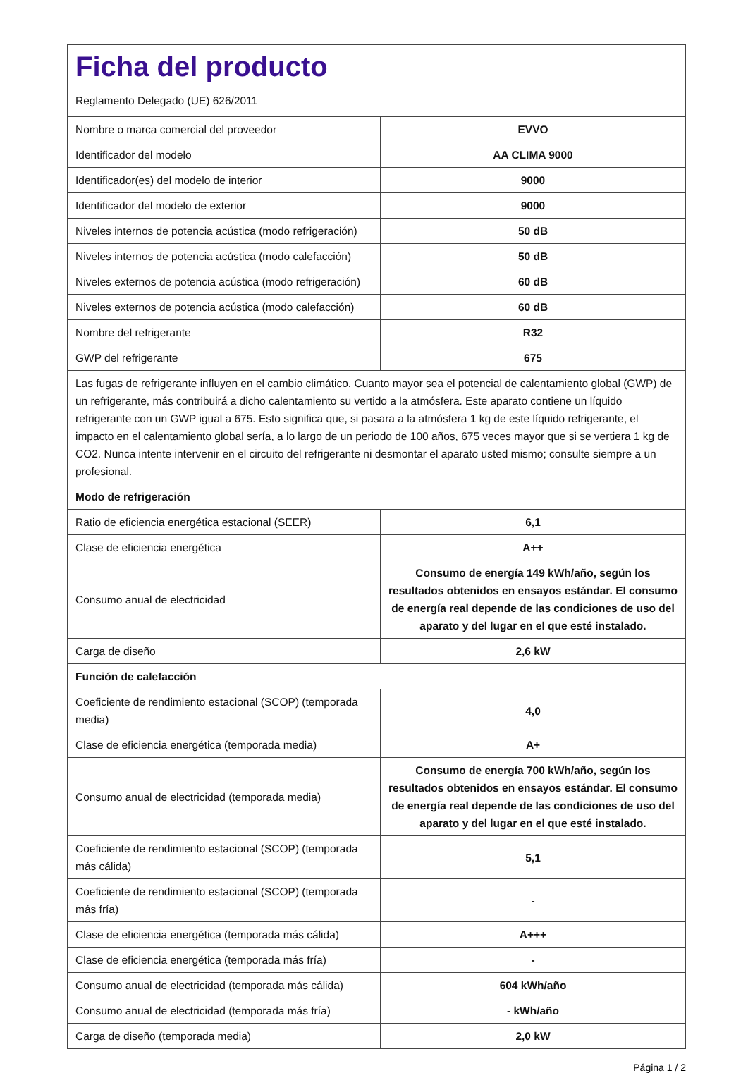| Ficha del producto Reglamento Delegado (UE) 626/2011 | |
| Nombre o marca comercial del proveedor | EVVO |
| Identificador del modelo | AA CLIMA 9000 |
| Identificador(es) del modelo de interior | 9000 |
| Identificador del modelo de exterior | 9000 |
| Niveles internos de potencia acústica (modo refrigeración) | 50 dB |
| Niveles internos de potencia acústica (modo calefacción) | 50 dB |
| Niveles externos de potencia acústica (modo refrigeración) | 60 dB |
| Niveles externos de potencia acústica (modo calefacción) | 60 dB |
| Nombre del refrigerante | R32 |
| GWP del refrigerante | 675 |
| Las fugas de refrigerante influyen en el cambio climático. Cuanto mayor sea el potencial de calentamiento global (GWP) de un refrigerante, más contribuirá a dicho calentamiento su vertido a la atmósfera. Este aparato contiene un líquido refrigerante con un GWP igual a 675. Esto significa que, si pasara a la atmósfera 1 kg de este líquido refrigerante, el impacto en el calentamiento global sería, a lo largo de un periodo de 100 años, 675 veces mayor que si se vertiera 1 kg de CO2. Nunca intente intervenir en el circuito del refrigerante ni desmontar el aparato usted mismo; consulte siempre a un profesional. | |
| Modo de refrigeración | |
| Ratio de eficiencia energética estacional (SEER) | 6,1 |
| Clase de eficiencia energética | A++ |
| Consumo anual de electricidad | Consumo de energía 149 kWh/año, según los resultados obtenidos en ensayos estándar. El consumo de energía real depende de las condiciones de uso del aparato y del lugar en el que esté instalado. |
| Carga de diseño | 2,6 kW |
| Función de calefacción | |
| Coeficiente de rendimiento estacional (SCOP) (temporada media) | 4,0 |
| Clase de eficiencia energética (temporada media) | A+ |
| Consumo anual de electricidad (temporada media) | Consumo de energía 700 kWh/año, según los resultados obtenidos en ensayos estándar. El consumo de energía real depende de las condiciones de uso del aparato y del lugar en el que esté instalado. |
| Coeficiente de rendimiento estacional (SCOP) (temporada más cálida) | 5,1 |
| Coeficiente de rendimiento estacional (SCOP) (temporada más fría) | - |
| Clase de eficiencia energética (temporada más cálida) | A+++ |
| Clase de eficiencia energética (temporada más fría) | - |
| Consumo anual de electricidad (temporada más cálida) | 604 kWh/año |
| Consumo anual de electricidad (temporada más fría) | - kWh/año |
| Carga de diseño (temporada media) | 2,0 kW |
Página 1 / 2